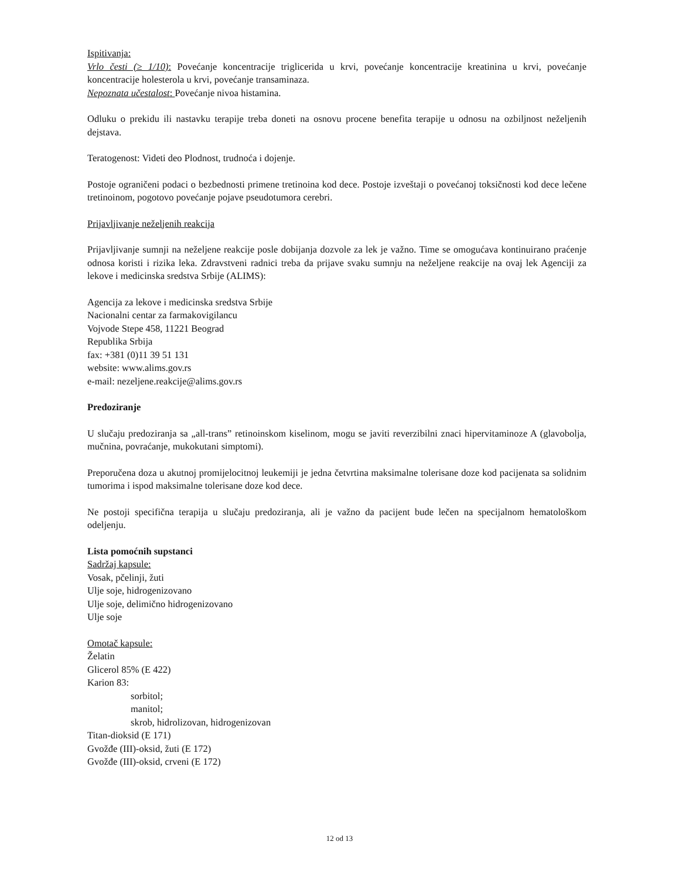Ispitivanja:
Vrlo česti (≥ 1/10): Povećanje koncentracije triglicerida u krvi, povećanje koncentracije kreatinina u krvi, povećanje koncentracije holesterola u krvi, povećanje transaminaza.
Nepoznata učestalost: Povećanje nivoa histamina.
Odluku o prekidu ili nastavku terapije treba doneti na osnovu procene benefita terapije u odnosu na ozbiljnost neželjenih dejstava.
Teratogenost: Videti deo Plodnost, trudnoća i dojenje.
Postoje ograničeni podaci o bezbednosti primene tretinoina kod dece. Postoje izveštaji o povećanoj toksičnosti kod dece lečene tretinoinom, pogotovo povećanje pojave pseudotumora cerebri.
Prijavljivanje neželjenih reakcija
Prijavljivanje sumnji na neželjene reakcije posle dobijanja dozvole za lek je važno. Time se omogućava kontinuirano praćenje odnosa koristi i rizika leka. Zdravstveni radnici treba da prijave svaku sumnju na neželjene reakcije na ovaj lek Agenciji za lekove i medicinska sredstva Srbije (ALIMS):
Agencija za lekove i medicinska sredstva Srbije
Nacionalni centar za farmakovigilancu
Vojvode Stepe 458, 11221 Beograd
Republika Srbija
fax: +381 (0)11 39 51 131
website: www.alims.gov.rs
e-mail: nezeljene.reakcije@alims.gov.rs
Predoziranje
U slučaju predoziranja sa „all-trans” retinoinskom kiselinom, mogu se javiti reverzibilni znaci hipervitaminoze A (glavobolja, mučnina, povraćanje, mukokutani simptomi).
Preporučena doza u akutnoj promijelocitnoj leukemiji je jedna četvrtina maksimalne tolerisane doze kod pacijenata sa solidnim tumorima i ispod maksimalne tolerisane doze kod dece.
Ne postoji specifična terapija u slučaju predoziranja, ali je važno da pacijent bude lečen na specijalnom hematološkom odeljenju.
Lista pomoćnih supstanci
Sadržaj kapsule:
Vosak, pčelinji, žuti
Ulje soje, hidrogenizovano
Ulje soje, delimično hidrogenizovano
Ulje soje
Omotač kapsule:
Želatin
Glicerol 85% (E 422)
Karion 83:
sorbitol;
manitol;
skrob, hidrolizovan, hidrogenizovan
Titan-dioksid (E 171)
Gvožđe (III)-oksid, žuti (E 172)
Gvožđe (III)-oksid, crveni (E 172)
12 od 13